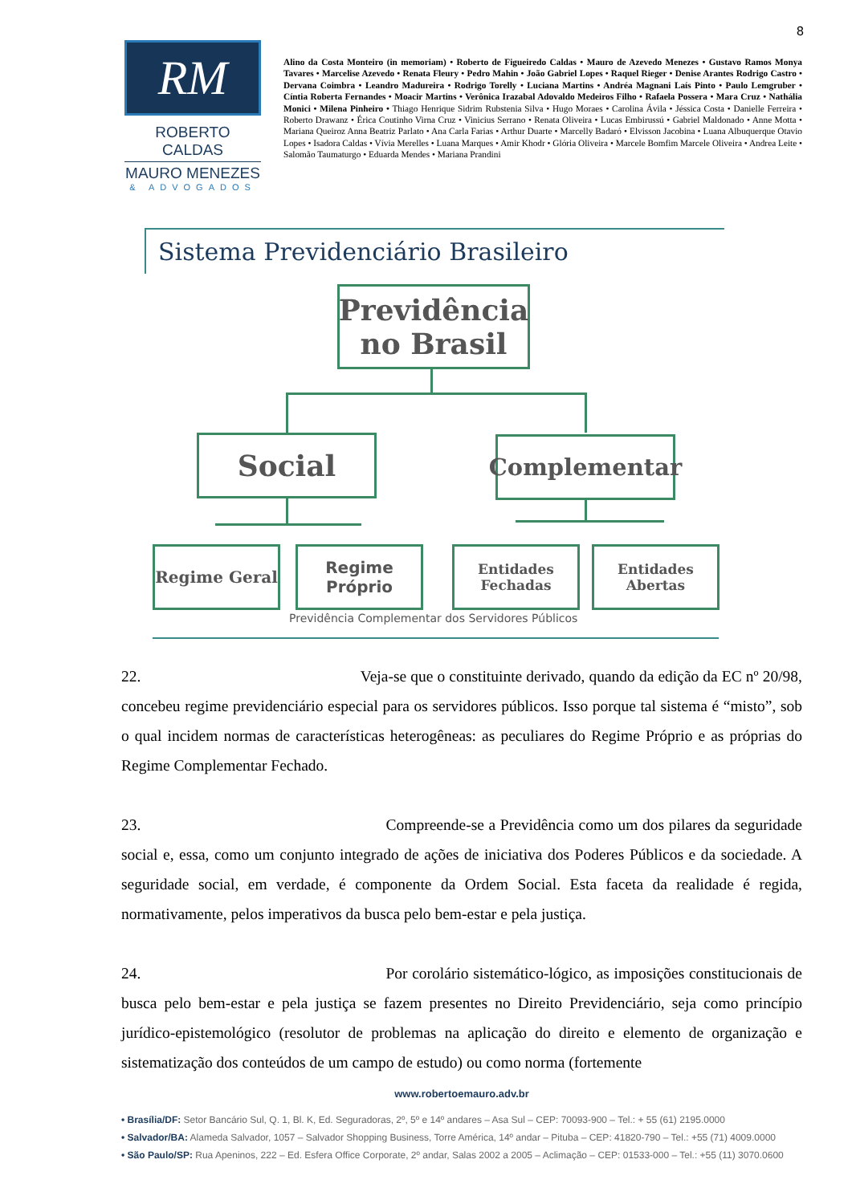8
RM
ROBERTO CALDAS
MAURO MENEZES
& ADVOGADOS
Alino da Costa Monteiro (in memoriam) • Roberto de Figueiredo Caldas • Mauro de Azevedo Menezes • Gustavo Ramos Monya Tavares • Marcelise Azevedo • Renata Fleury • Pedro Mahin • João Gabriel Lopes • Raquel Rieger • Denise Arantes Rodrigo Castro • Dervana Coimbra • Leandro Madureira • Rodrigo Torelly • Luciana Martins • Andréa Magnani Laís Pinto • Paulo Lemgruber • Cíntia Roberta Fernandes • Moacir Martins • Verônica Irazabal Adovaldo Medeiros Filho • Rafaela Possera • Mara Cruz • Nathália Monici • Milena Pinheiro • Thiago Henrique Sidrim Rubstenia Silva • Hugo Moraes • Carolina Ávila • Jéssica Costa • Danielle Ferreira • Roberto Drawanz • Érica Coutinho Virna Cruz • Vinicius Serrano • Renata Oliveira • Lucas Embirussú • Gabriel Maldonado • Anne Motta • Mariana Queiroz Anna Beatriz Parlato • Ana Carla Farias • Arthur Duarte • Marcelly Badaró • Elvisson Jacobina • Luana Albuquerque Otavio Lopes • Isadora Caldas • Vívia Merelles • Luana Marques • Amir Khodr • Glória Oliveira • Marcele Bomfim Marcele Oliveira • Andrea Leite • Salomão Taumaturgo • Eduarda Mendes • Mariana Prandini
Sistema Previdenciário Brasileiro
Previdência
no Brasil
Social Complementar
Regime Geral
Regime
Próprio
Entidades
Fechadas
Entidades
Abertas
Previdência Complementar dos Servidores Públicos
22. Veja-se que o constituinte derivado, quando da edição da EC nº 20/98, concebeu regime previdenciário especial para os servidores públicos. Isso porque tal sistema é “misto”, sob o qual incidem normas de características heterogêneas: as peculiares do Regime Próprio e as próprias do Regime Complementar Fechado.
23. Compreende-se a Previdência como um dos pilares da seguridade social e, essa, como um conjunto integrado de ações de iniciativa dos Poderes Públicos e da sociedade. A seguridade social, em verdade, é componente da Ordem Social. Esta faceta da realidade é regida, normativamente, pelos imperativos da busca pelo bem-estar e pela justiça.
24. Por corolário sistemático-lógico, as imposições constitucionais de busca pelo bem-estar e pela justiça se fazem presentes no Direito Previdenciário, seja como princípio jurídico-epistemológico (resolutor de problemas na aplicação do direito e elemento de organização e sistematização dos conteúdos de um campo de estudo) ou como norma (fortemente
www.robertoemauro.adv.br
• Brasília/DF: Setor Bancário Sul, Q. 1, Bl. K, Ed. Seguradoras, 2º, 5º e 14º andares – Asa Sul – CEP: 70093-900 – Tel.: + 55 (61) 2195.0000
• Salvador/BA: Alameda Salvador, 1057 – Salvador Shopping Business, Torre América, 14º andar – Pituba – CEP: 41820-790 – Tel.: +55 (71) 4009.0000
• São Paulo/SP: Rua Apeninos, 222 – Ed. Esfera Office Corporate, 2º andar, Salas 2002 a 2005 – Aclimação – CEP: 01533-000 – Tel.: +55 (11) 3070.0600